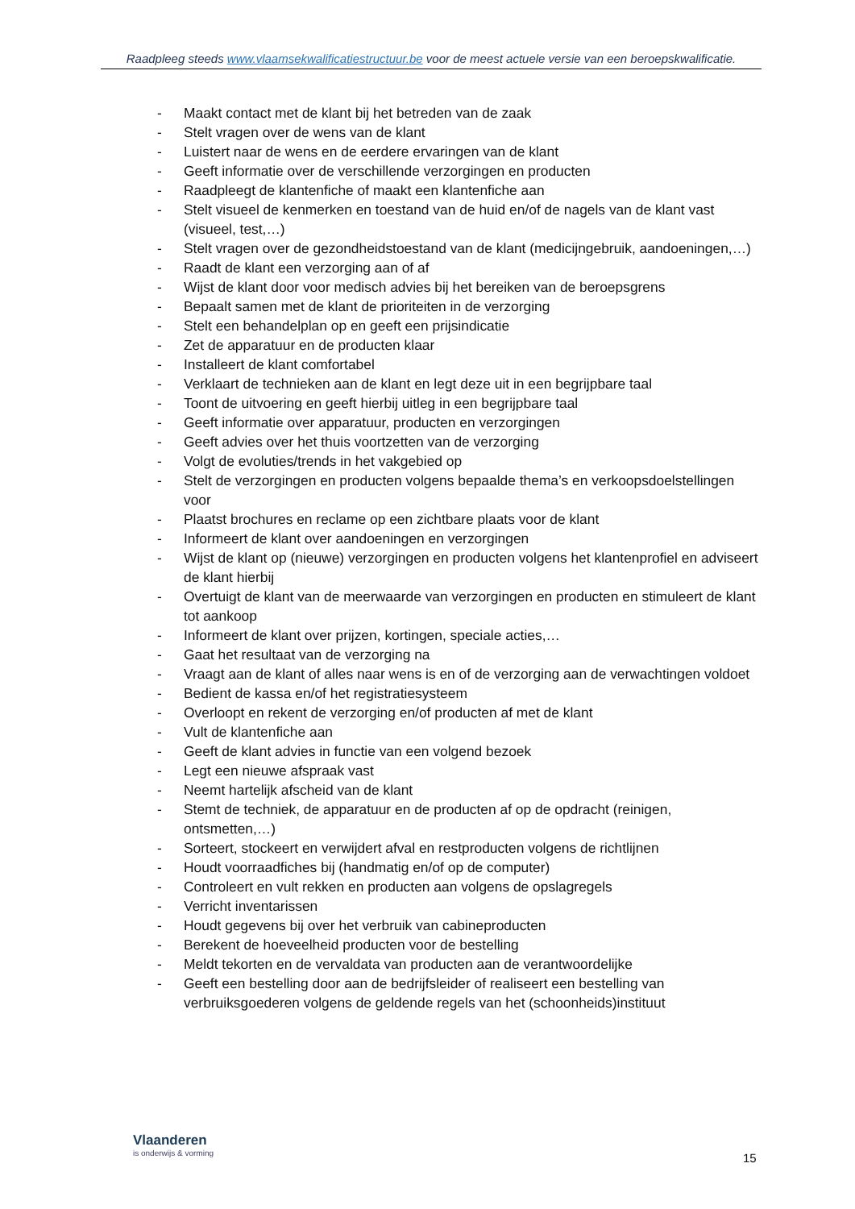Raadpleeg steeds www.vlaamsekwalificatiestructuur.be voor de meest actuele versie van een beroepskwalificatie.
- Maakt contact met de klant bij het betreden van de zaak
- Stelt vragen over de wens van de klant
- Luistert naar de wens en de eerdere ervaringen van de klant
- Geeft informatie over de verschillende verzorgingen en producten
- Raadpleegt de klantenfiche of maakt een klantenfiche aan
- Stelt visueel de kenmerken en toestand van de huid en/of de nagels van de klant vast (visueel, test,…)
- Stelt vragen over de gezondheidstoestand van de klant (medicijngebruik, aandoeningen,…)
- Raadt de klant een verzorging aan of af
- Wijst de klant door voor medisch advies bij het bereiken van de beroepsgrens
- Bepaalt samen met de klant de prioriteiten in de verzorging
- Stelt een behandelplan op en geeft een prijsindicatie
- Zet de apparatuur en de producten klaar
- Installeert de klant comfortabel
- Verklaart de technieken aan de klant en legt deze uit in een begrijpbare taal
- Toont de uitvoering en geeft hierbij uitleg in een begrijpbare taal
- Geeft informatie over apparatuur, producten en verzorgingen
- Geeft advies over het thuis voortzetten van de verzorging
- Volgt de evoluties/trends in het vakgebied op
- Stelt de verzorgingen en producten volgens bepaalde thema’s en verkoopsdoelstellingen voor
- Plaatst brochures en reclame op een zichtbare plaats voor de klant
- Informeert de klant over aandoeningen en verzorgingen
- Wijst de klant op (nieuwe) verzorgingen en producten volgens het klantenprofiel en adviseert de klant hierbij
- Overtuigt de klant van de meerwaarde van verzorgingen en producten en stimuleert de klant tot aankoop
- Informeert de klant over prijzen, kortingen, speciale acties,…
- Gaat het resultaat van de verzorging na
- Vraagt aan de klant of alles naar wens is en of de verzorging aan de verwachtingen voldoet
- Bedient de kassa en/of het registratiesysteem
- Overloopt en rekent de verzorging en/of producten af met de klant
- Vult de klantenfiche aan
- Geeft de klant advies in functie van een volgend bezoek
- Legt een nieuwe afspraak vast
- Neemt hartelijk afscheid van de klant
- Stemt de techniek, de apparatuur en de producten af op de opdracht (reinigen, ontsmetten,…)
- Sorteert, stockeert en verwijdert afval en restproducten volgens de richtlijnen
- Houdt voorraadfiches bij (handmatig en/of op de computer)
- Controleert en vult rekken en producten aan volgens de opslagregels
- Verricht inventarissen
- Houdt gegevens bij over het verbruik van cabineproducten
- Berekent de hoeveelheid producten voor de bestelling
- Meldt tekorten en de vervaldata van producten aan de verantwoordelijke
- Geeft een bestelling door aan de bedrijfsleider of realiseert een bestelling van verbruiksgoederen volgens de geldende regels van het (schoonheids)instituut
Vlaanderen
is onderwijs & vorming
15